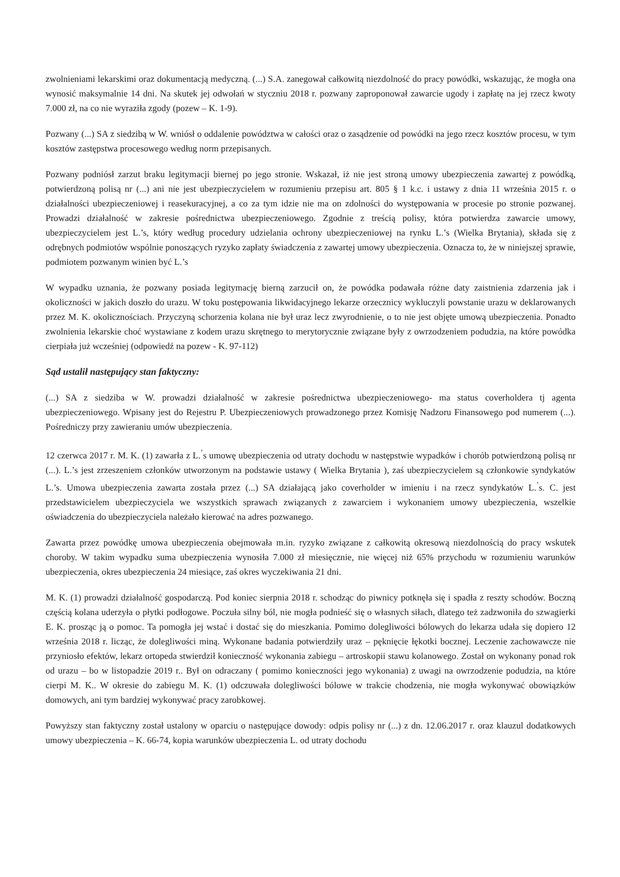zwolnieniami lekarskimi oraz dokumentacją medyczną. (...) S.A. zanegował całkowitą niezdolność do pracy powódki, wskazując, że mogła ona wynosić maksymalnie 14 dni. Na skutek jej odwołań w styczniu 2018 r. pozwany zaproponował zawarcie ugody i zapłatę na jej rzecz kwoty 7.000 zł, na co nie wyraziła zgody (pozew – K. 1-9).
Pozwany (...) SA z siedzibą w W. wniósł o oddalenie powództwa w całości oraz o zasądzenie od powódki na jego rzecz kosztów procesu, w tym kosztów zastępstwa procesowego według norm przepisanych.
Pozwany podniósł zarzut braku legitymacji biernej po jego stronie. Wskazał, iż nie jest stroną umowy ubezpieczenia zawartej z powódką, potwierdzoną polisą nr (...) ani nie jest ubezpieczycielem w rozumieniu przepisu art. 805 § 1 k.c. i ustawy z dnia 11 września 2015 r. o działalności ubezpieczeniowej i reasekuracyjnej, a co za tym idzie nie ma on zdolności do występowania w procesie po stronie pozwanej. Prowadzi działalność w zakresie pośrednictwa ubezpieczeniowego. Zgodnie z treścią polisy, która potwierdza zawarcie umowy, ubezpieczycielem jest L.’s, który według procedury udzielania ochrony ubezpieczeniowej na rynku L.’s (Wielka Brytania), składa się z odrębnych podmiotów wspólnie ponoszących ryzyko zapłaty świadczenia z zawartej umowy ubezpieczenia. Oznacza to, że w niniejszej sprawie, podmiotem pozwanym winien być L.’s
W wypadku uznania, że pozwany posiada legitymację bierną zarzucił on, że powódka podawała różne daty zaistnienia zdarzenia jak i okoliczności w jakich doszło do urazu. W toku postępowania likwidacyjnego lekarze orzecznicy wykluczyli powstanie urazu w deklarowanych przez M. K. okolicznościach. Przyczyną schorzenia kolana nie był uraz lecz zwyrodnienie, o to nie jest objęte umową ubezpieczenia. Ponadto zwolnienia lekarskie choć wystawiane z kodem urazu skrętnego to merytorycznie związane były z owrzodzeniem podudzia, na które powódka cierpiała już wcześniej (odpowiedź na pozew - K. 97-112)
Sąd ustalił następujący stan faktyczny:
(...) SA z siedziba w W. prowadzi działalność w zakresie pośrednictwa ubezpieczeniowego- ma status coverholdera tj agenta ubezpieczeniowego. Wpisany jest do Rejestru P. Ubezpieczeniowych prowadzonego przez Komisję Nadzoru Finansowego pod numerem (...). Pośredniczy przy zawieraniu umów ubezpieczenia.
12 czerwca 2017 r. M. K. (1) zawarła z L.<sup>’</sup>s umowę ubezpieczenia od utraty dochodu w następstwie wypadków i chorób potwierdzoną polisą nr (...). L.’s jest zrzeszeniem członków utworzonym na podstawie ustawy ( Wielka Brytania ), zaś ubezpieczycielem są członkowie syndykatów L.’s. Umowa ubezpieczenia zawarta została przez (...) SA działającą jako coverholder w imieniu i na rzecz syndykatów L.<sup>’</sup>s. C. jest przedstawicielem ubezpieczyciela we wszystkich sprawach związanych z zawarciem i wykonaniem umowy ubezpieczenia, wszelkie oświadczenia do ubezpieczyciela należało kierować na adres pozwanego.
Zawarta przez powódkę umowa ubezpieczenia obejmowała m.in. ryzyko związane z całkowitą okresową niezdolnością do pracy wskutek choroby. W takim wypadku suma ubezpieczenia wynosiła 7.000 zł miesięcznie, nie więcej niż 65% przychodu w rozumieniu warunków ubezpieczenia, okres ubezpieczenia 24 miesiące, zaś okres wyczekiwania 21 dni.
M. K. (1) prowadzi działalność gospodarczą. Pod koniec sierpnia 2018 r. schodząc do piwnicy potknęła się i spadła z reszty schodów. Boczną częścią kolana uderzyła o płytki podłogowe. Poczuła silny ból, nie mogła podnieść się o własnych siłach, dlatego też zadzwoniła do szwagierki E. K. prosząc ją o pomoc. Ta pomogła jej wstać i dostać się do mieszkania. Pomimo dolegliwości bólowych do lekarza udała się dopiero 12 września 2018 r. licząc, że dolegliwości miną. Wykonane badania potwierdziły uraz – pęknięcie łękotki bocznej. Leczenie zachowawcze nie przyniosło efektów, lekarz ortopeda stwierdził konieczność wykonania zabiegu – artroskopii stawu kolanowego. Został on wykonany ponad rok od urazu – bo w listopadzie 2019 r.. Był on odraczany ( pomimo konieczności jego wykonania) z uwagi na owrzodzenie podudzia, na które cierpi M. K.. W okresie do zabiegu M. K. (1) odczuwała dolegliwości bólowe w trakcie chodzenia, nie mogła wykonywać obowiązków domowych, ani tym bardziej wykonywać pracy zarobkowej.
Powyższy stan faktyczny został ustalony w oparciu o następujące dowody: odpis polisy nr (...) z dn. 12.06.2017 r. oraz klauzul dodatkowych umowy ubezpieczenia – K. 66-74, kopia warunków ubezpieczenia L. od utraty dochodu